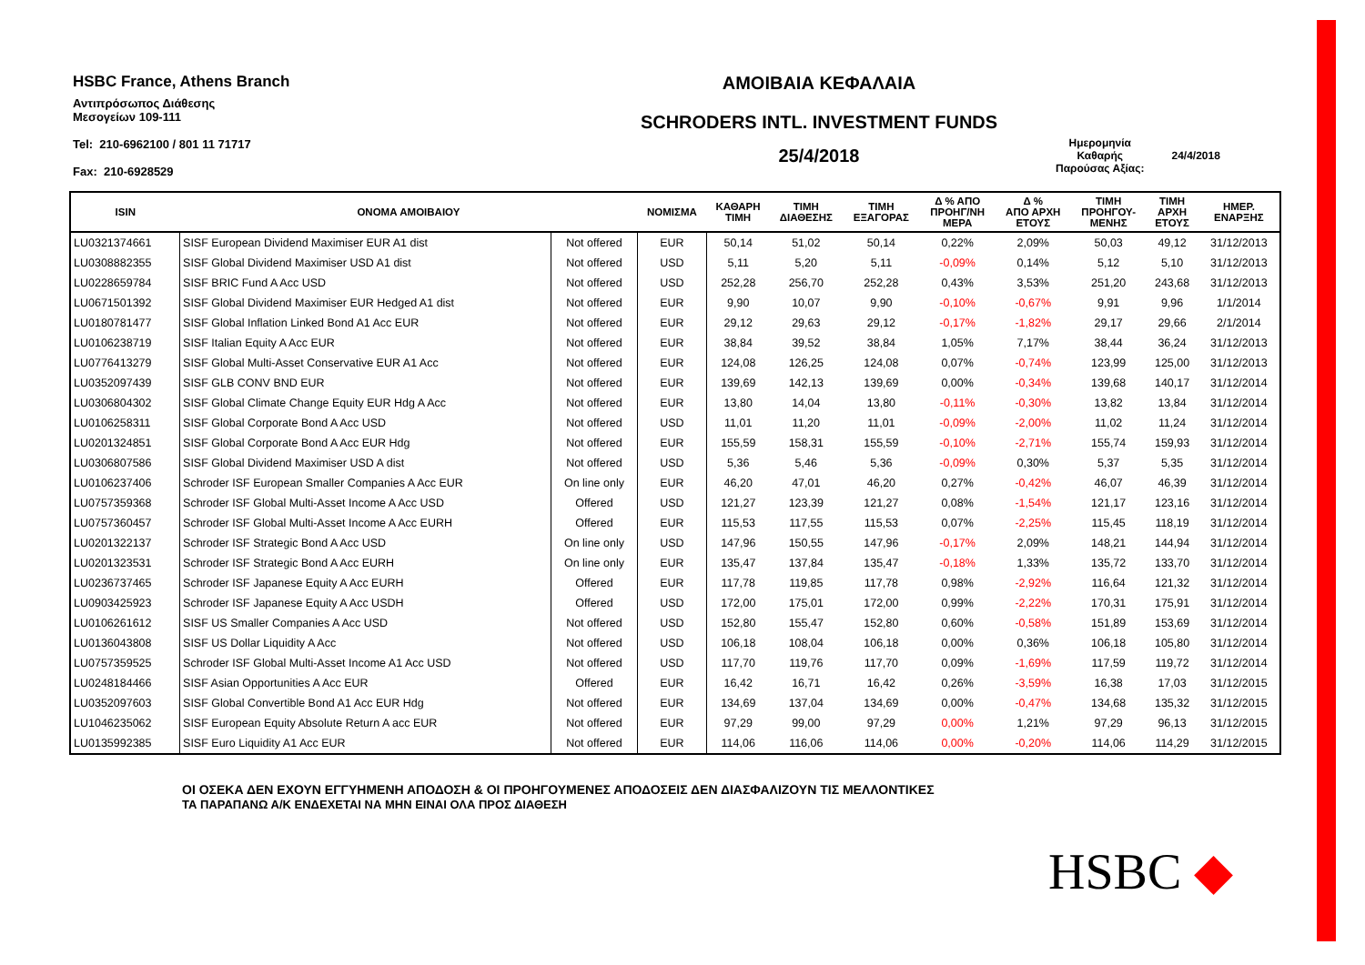HSBC France, Athens Branch
Αντιπρόσωπος Διάθεσης
Μεσογείων 109-111
Tel: 210-6962100 / 801 11 71717
Fax: 210-6928529
ΑΜΟΙΒΑΙΑ ΚΕΦΑΛΑΙΑ
SCHRODERS INTL. INVESTMENT FUNDS
25/4/2018
Ημερομηνία
Καθαρής
Παρούσας Αξίας:
24/4/2018
| ISIN | ΟΝΟΜΑ ΑΜΟΙΒΑΙΟΥ | | ΝΟΜΙΣΜΑ | ΚΑΘΑΡΗ ΤΙΜΗ | ΤΙΜΗ ΔΙΑΘΕΣΗΣ | ΤΙΜΗ ΕΞΑΓΟΡΑΣ | Δ % ΑΠΟ ΠΡΟΗΓ/ΝΗ ΜΕΡΑ | Δ % ΑΠΟ ΑΡΧΗ ΕΤΟΥΣ | ΤΙΜΗ ΠΡΟΗΓΟΥ- ΜΕΝΗΣ | ΤΙΜΗ ΑΡΧΗ ΕΤΟΥΣ | ΗΜΕΡ. ΕΝΑΡΞΗΣ |
| --- | --- | --- | --- | --- | --- | --- | --- | --- | --- | --- | --- |
| LU0321374661 | SISF European Dividend Maximiser EUR A1 dist | Not offered | EUR | 50,14 | 51,02 | 50,14 | 0,22% | 2,09% | 50,03 | 49,12 | 31/12/2013 |
| LU0308882355 | SISF Global Dividend Maximiser USD A1 dist | Not offered | USD | 5,11 | 5,20 | 5,11 | -0,09% | 0,14% | 5,12 | 5,10 | 31/12/2013 |
| LU0228659784 | SISF BRIC Fund A Acc USD | Not offered | USD | 252,28 | 256,70 | 252,28 | 0,43% | 3,53% | 251,20 | 243,68 | 31/12/2013 |
| LU0671501392 | SISF Global Dividend Maximiser EUR Hedged A1 dist | Not offered | EUR | 9,90 | 10,07 | 9,90 | -0,10% | -0,67% | 9,91 | 9,96 | 1/1/2014 |
| LU0180781477 | SISF Global Inflation Linked Bond A1 Acc EUR | Not offered | EUR | 29,12 | 29,63 | 29,12 | -0,17% | -1,82% | 29,17 | 29,66 | 2/1/2014 |
| LU0106238719 | SISF Italian Equity A Acc EUR | Not offered | EUR | 38,84 | 39,52 | 38,84 | 1,05% | 7,17% | 38,44 | 36,24 | 31/12/2013 |
| LU0776413279 | SISF Global Multi-Asset Conservative EUR A1 Acc | Not offered | EUR | 124,08 | 126,25 | 124,08 | 0,07% | -0,74% | 123,99 | 125,00 | 31/12/2013 |
| LU0352097439 | SISF GLB CONV BND EUR | Not offered | EUR | 139,69 | 142,13 | 139,69 | 0,00% | -0,34% | 139,68 | 140,17 | 31/12/2014 |
| LU0306804302 | SISF Global Climate Change Equity EUR Hdg A Acc | Not offered | EUR | 13,80 | 14,04 | 13,80 | -0,11% | -0,30% | 13,82 | 13,84 | 31/12/2014 |
| LU0106258311 | SISF Global Corporate Bond A Acc USD | Not offered | USD | 11,01 | 11,20 | 11,01 | -0,09% | -2,00% | 11,02 | 11,24 | 31/12/2014 |
| LU0201324851 | SISF Global Corporate Bond A Acc EUR Hdg | Not offered | EUR | 155,59 | 158,31 | 155,59 | -0,10% | -2,71% | 155,74 | 159,93 | 31/12/2014 |
| LU0306807586 | SISF Global Dividend Maximiser USD A dist | Not offered | USD | 5,36 | 5,46 | 5,36 | -0,09% | 0,30% | 5,37 | 5,35 | 31/12/2014 |
| LU0106237406 | Schroder ISF European Smaller Companies A Acc EUR | On line only | EUR | 46,20 | 47,01 | 46,20 | 0,27% | -0,42% | 46,07 | 46,39 | 31/12/2014 |
| LU0757359368 | Schroder ISF Global Multi-Asset Income A Acc USD | Offered | USD | 121,27 | 123,39 | 121,27 | 0,08% | -1,54% | 121,17 | 123,16 | 31/12/2014 |
| LU0757360457 | Schroder ISF Global Multi-Asset Income A Acc EURH | Offered | EUR | 115,53 | 117,55 | 115,53 | 0,07% | -2,25% | 115,45 | 118,19 | 31/12/2014 |
| LU0201322137 | Schroder ISF Strategic Bond A Acc USD | On line only | USD | 147,96 | 150,55 | 147,96 | -0,17% | 2,09% | 148,21 | 144,94 | 31/12/2014 |
| LU0201323531 | Schroder ISF Strategic Bond A Acc EURH | On line only | EUR | 135,47 | 137,84 | 135,47 | -0,18% | 1,33% | 135,72 | 133,70 | 31/12/2014 |
| LU0236737465 | Schroder ISF Japanese Equity A Acc EURH | Offered | EUR | 117,78 | 119,85 | 117,78 | 0,98% | -2,92% | 116,64 | 121,32 | 31/12/2014 |
| LU0903425923 | Schroder ISF Japanese Equity A Acc USDH | Offered | USD | 172,00 | 175,01 | 172,00 | 0,99% | -2,22% | 170,31 | 175,91 | 31/12/2014 |
| LU0106261612 | SISF US Smaller Companies A Acc USD | Not offered | USD | 152,80 | 155,47 | 152,80 | 0,60% | -0,58% | 151,89 | 153,69 | 31/12/2014 |
| LU0136043808 | SISF US Dollar Liquidity A Acc | Not offered | USD | 106,18 | 108,04 | 106,18 | 0,00% | 0,36% | 106,18 | 105,80 | 31/12/2014 |
| LU0757359525 | Schroder ISF Global Multi-Asset Income A1 Acc USD | Not offered | USD | 117,70 | 119,76 | 117,70 | 0,09% | -1,69% | 117,59 | 119,72 | 31/12/2014 |
| LU0248184466 | SISF Asian Opportunities A Acc EUR | Offered | EUR | 16,42 | 16,71 | 16,42 | 0,26% | -3,59% | 16,38 | 17,03 | 31/12/2015 |
| LU0352097603 | SISF Global Convertible Bond A1 Acc EUR Hdg | Not offered | EUR | 134,69 | 137,04 | 134,69 | 0,00% | -0,47% | 134,68 | 135,32 | 31/12/2015 |
| LU1046235062 | SISF European Equity Absolute Return A acc EUR | Not offered | EUR | 97,29 | 99,00 | 97,29 | 0,00% | 1,21% | 97,29 | 96,13 | 31/12/2015 |
| LU0135992385 | SISF Euro Liquidity A1 Acc EUR | Not offered | EUR | 114,06 | 116,06 | 114,06 | 0,00% | -0,20% | 114,06 | 114,29 | 31/12/2015 |
ΟΙ ΟΣΕΚΑ ΔΕΝ ΕΧΟΥΝ ΕΓΓΥΗΜΕΝΗ ΑΠΟΔΟΣΗ & ΟΙ ΠΡΟΗΓΟΥΜΕΝΕΣ ΑΠΟΔΟΣΕΙΣ ΔΕΝ ΔΙΑΣΦΑΛΙΖΟΥΝ ΤΙΣ ΜΕΛΛΟΝΤΙΚΕΣ
ΤΑ ΠΑΡΑΠΑΝΩ Α/Κ ΕΝΔΕΧΕΤΑΙ ΝΑ ΜΗΝ ΕΙΝΑΙ ΟΛΑ ΠΡΟΣ ΔΙΑΘΕΣΗ
HSBC ◆